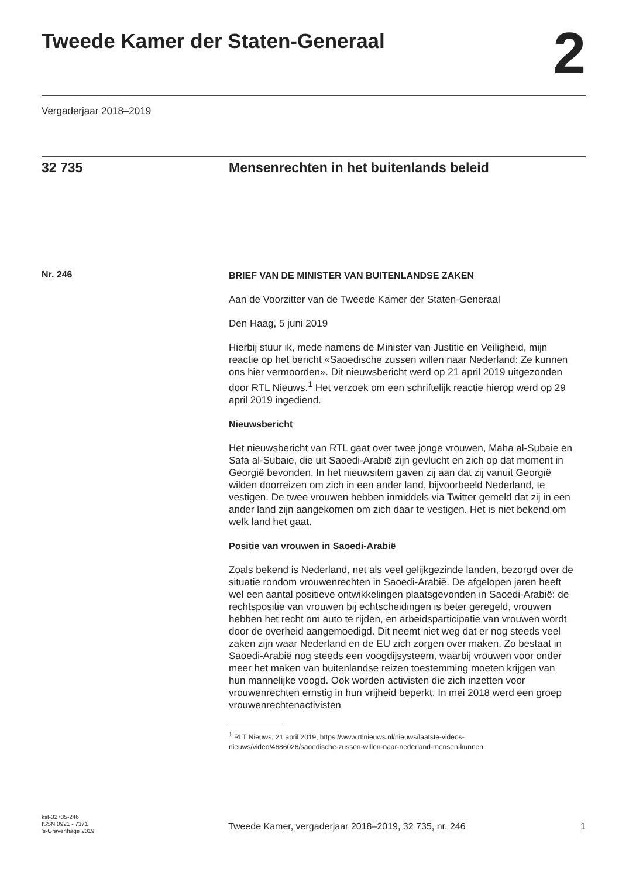Tweede Kamer der Staten-Generaal 2
Vergaderjaar 2018–2019
32 735 Mensenrechten in het buitenlands beleid
Nr. 246
BRIEF VAN DE MINISTER VAN BUITENLANDSE ZAKEN
Aan de Voorzitter van de Tweede Kamer der Staten-Generaal
Den Haag, 5 juni 2019
Hierbij stuur ik, mede namens de Minister van Justitie en Veiligheid, mijn reactie op het bericht «Saoedische zussen willen naar Nederland: Ze kunnen ons hier vermoorden». Dit nieuwsbericht werd op 21 april 2019 uitgezonden door RTL Nieuws.<sup>1</sup> Het verzoek om een schriftelijk reactie hierop werd op 29 april 2019 ingediend.
Nieuwsbericht
Het nieuwsbericht van RTL gaat over twee jonge vrouwen, Maha al-Subaie en Safa al-Subaie, die uit Saoedi-Arabië zijn gevlucht en zich op dat moment in Georgië bevonden. In het nieuwsitem gaven zij aan dat zij vanuit Georgië wilden doorreizen om zich in een ander land, bijvoorbeeld Nederland, te vestigen. De twee vrouwen hebben inmiddels via Twitter gemeld dat zij in een ander land zijn aangekomen om zich daar te vestigen. Het is niet bekend om welk land het gaat.
Positie van vrouwen in Saoedi-Arabië
Zoals bekend is Nederland, net als veel gelijkgezinde landen, bezorgd over de situatie rondom vrouwenrechten in Saoedi-Arabië. De afgelopen jaren heeft wel een aantal positieve ontwikkelingen plaatsgevonden in Saoedi-Arabië: de rechtspositie van vrouwen bij echtscheidingen is beter geregeld, vrouwen hebben het recht om auto te rijden, en arbeidsparticipatie van vrouwen wordt door de overheid aangemoedigd. Dit neemt niet weg dat er nog steeds veel zaken zijn waar Nederland en de EU zich zorgen over maken. Zo bestaat in Saoedi-Arabië nog steeds een voogdijsysteem, waarbij vrouwen voor onder meer het maken van buitenlandse reizen toestemming moeten krijgen van hun mannelijke voogd. Ook worden activisten die zich inzetten voor vrouwenrechten ernstig in hun vrijheid beperkt. In mei 2018 werd een groep vrouwenrechtenactivisten
<sup>1</sup> RLT Nieuws, 21 april 2019, https://www.rtlnieuws.nl/nieuws/laatste-videos-nieuws/video/4686026/saoedische-zussen-willen-naar-nederland-mensen-kunnen.
kst-32735-246
ISSN 0921 - 7371
’s-Gravenhage 2019
Tweede Kamer, vergaderjaar 2018–2019, 32 735, nr. 246 1